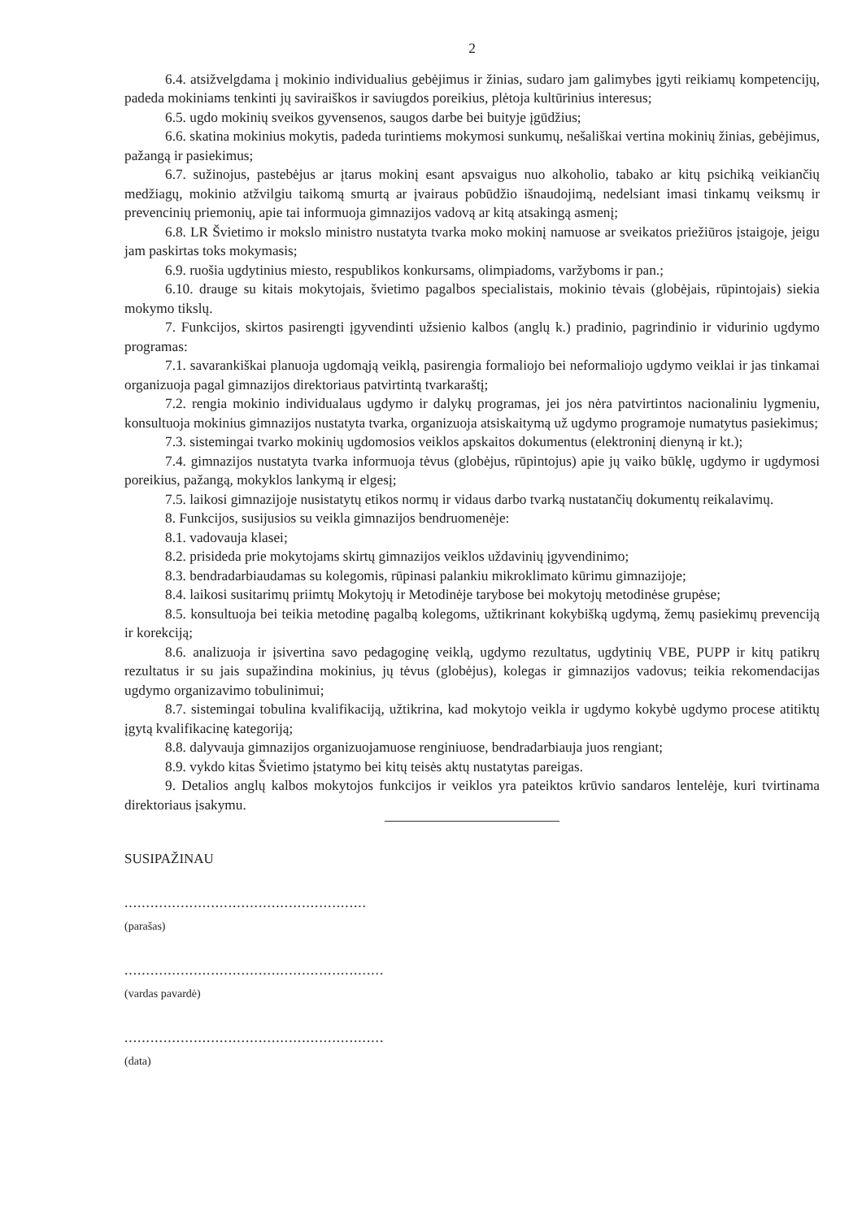2
6.4. atsižvelgdama į mokinio individualius gebėjimus ir žinias, sudaro jam galimybes įgyti reikiamų kompetencijų, padeda mokiniams tenkinti jų saviraiškos ir saviugdos poreikius, plėtoja kultūrinius interesus;
6.5. ugdo mokinių sveikos gyvensenos, saugos darbe bei buityje įgūdžius;
6.6. skatina mokinius mokytis, padeda turintiems mokymosi sunkumų, nešališkai vertina mokinių žinias, gebėjimus, pažangą ir pasiekimus;
6.7. sužinojus, pastebėjus ar įtarus mokinį esant apsvaigus nuo alkoholio, tabako ar kitų psichiką veikiančių medžiagų, mokinio atžvilgiu taikomą smurtą ar įvairaus pobūdžio išnaudojimą, nedelsiant imasi tinkamų veiksmų ir prevencinių priemonių, apie tai informuoja gimnazijos vadovą ar kitą atsakingą asmenį;
6.8. LR Švietimo ir mokslo ministro nustatyta tvarka moko mokinį namuose ar sveikatos priežiūros įstaigoje, jeigu jam paskirtas toks mokymasis;
6.9. ruošia ugdytinius miesto, respublikos konkursams, olimpiadoms, varžyboms ir pan.;
6.10. drauge su kitais mokytojais, švietimo pagalbos specialistais, mokinio tėvais (globėjais, rūpintojais) siekia mokymo tikslų.
7. Funkcijos, skirtos pasirengti įgyvendinti užsienio kalbos (anglų k.) pradinio, pagrindinio ir vidurinio ugdymo programas:
7.1. savarankiškai planuoja ugdomąją veiklą, pasirengia formaliojo bei neformaliojo ugdymo veiklai ir jas tinkamai organizuoja pagal gimnazijos direktoriaus patvirtintą tvarkaraštį;
7.2. rengia mokinio individualaus ugdymo ir dalykų programas, jei jos nėra patvirtintos nacionaliniu lygmeniu, konsultuoja mokinius gimnazijos nustatyta tvarka, organizuoja atsiskaitymą už ugdymo programoje numatytus pasiekimus;
7.3. sistemingai tvarko mokinių ugdomosios veiklos apskaitos dokumentus (elektroninį dienyną ir kt.);
7.4. gimnazijos nustatyta tvarka informuoja tėvus (globėjus, rūpintojus) apie jų vaiko būklę, ugdymo ir ugdymosi poreikius, pažangą, mokyklos lankymą ir elgesį;
7.5. laikosi gimnazijoje nusistatytų etikos normų ir vidaus darbo tvarką nustatančių dokumentų reikalavimų.
8. Funkcijos, susijusios su veikla gimnazijos bendruomenėje:
8.1. vadovauja klasei;
8.2. prisideda prie mokytojams skirtų gimnazijos veiklos uždavinių įgyvendinimo;
8.3. bendradarbiaudamas su kolegomis, rūpinasi palankiu mikroklimato kūrimu gimnazijoje;
8.4. laikosi susitarimų priimtų Mokytojų ir Metodinėje tarybose bei mokytojų metodinėse grupėse;
8.5. konsultuoja bei teikia metodinę pagalbą kolegoms, užtikrinant kokybišką ugdymą, žemų pasiekimų prevenciją ir korekciją;
8.6. analizuoja ir įsivertina savo pedagoginę veiklą, ugdymo rezultatus, ugdytinių VBE, PUPP ir kitų patikrų rezultatus ir su jais supažindina mokinius, jų tėvus (globėjus), kolegas ir gimnazijos vadovus; teikia rekomendacijas ugdymo organizavimo tobulinimui;
8.7. sistemingai tobulina kvalifikaciją, užtikrina, kad mokytojo veikla ir ugdymo kokybė ugdymo procese atitiktų įgytą kvalifikacinę kategoriją;
8.8. dalyvauja gimnazijos organizuojamuose renginiuose, bendradarbiauja juos rengiant;
8.9. vykdo kitas Švietimo įstatymo bei kitų teisės aktų nustatytas pareigas.
9. Detalios anglų kalbos mokytojos funkcijos ir veiklos yra pateiktos krūvio sandaros lentelėje, kuri tvirtinama direktoriaus įsakymu.
SUSIPAŽINAU
........................................................
(parašas)
............................................................
(vardas pavardė)
............................................................
(data)